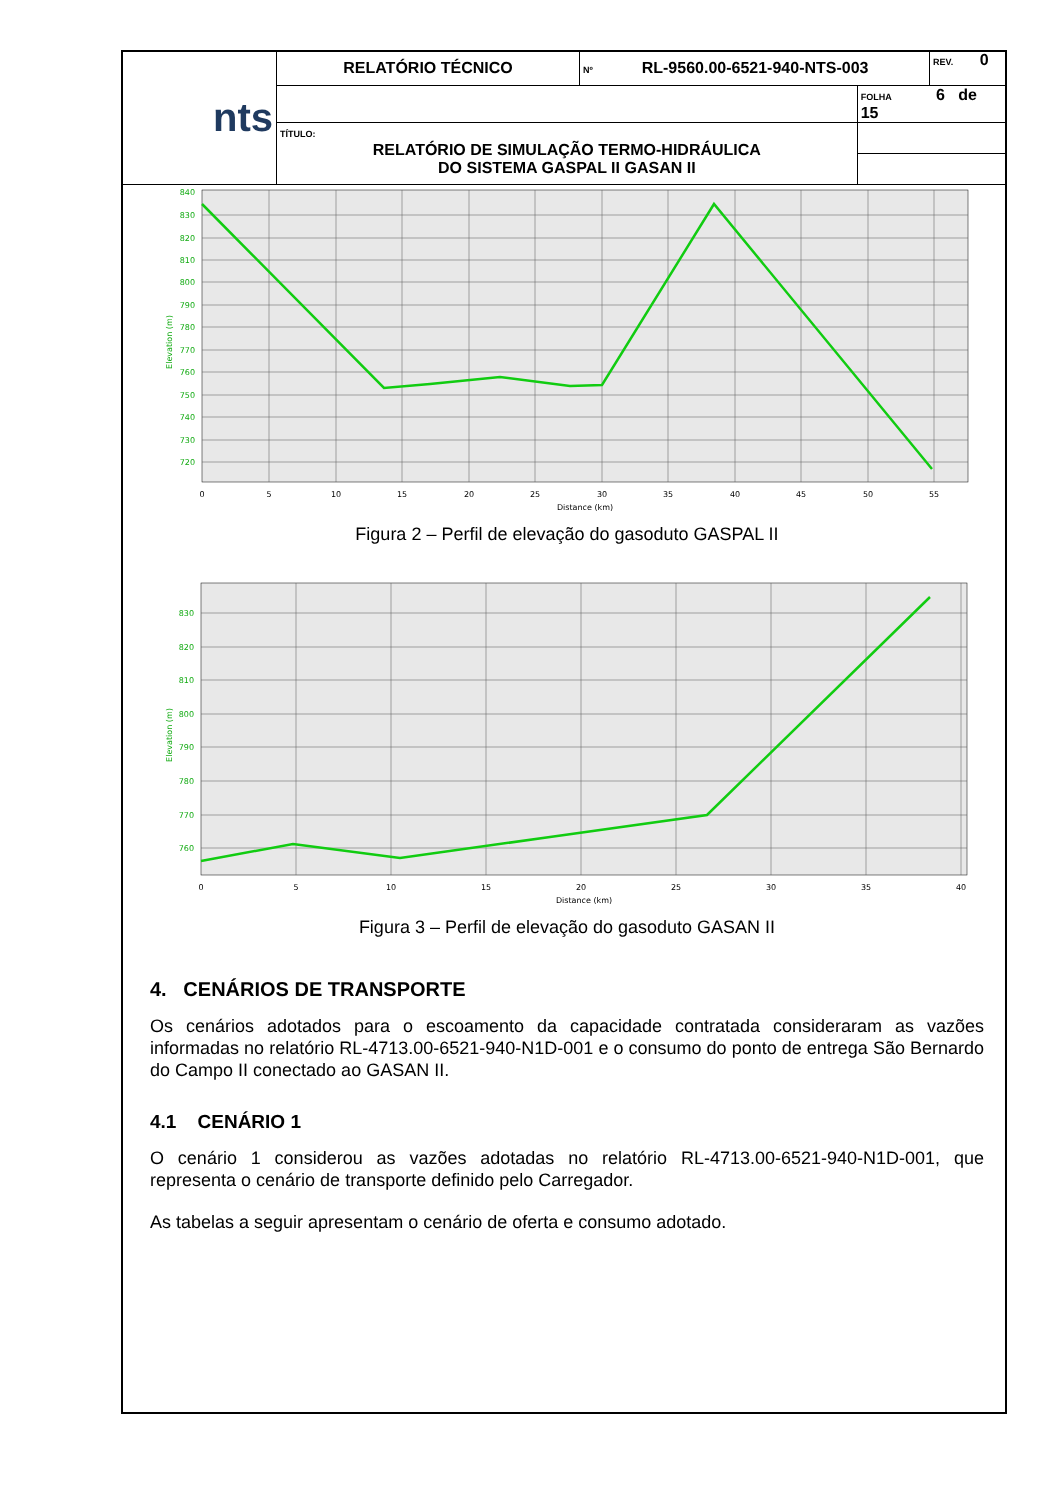| nts | RELATÓRIO TÉCNICO | Nº RL-9560.00-6521-940-NTS-003 | | REV. 0 |
| | | | FOLHA 6 de 15 | |
| | TÍTULO: RELATÓRIO DE SIMULAÇÃO TERMO-HIDRÁULICA DO SISTEMA GASPAL II GASAN II | | | |
840
830
820
810
800
790
780
770
760
750
740
730
720
Elevation (m)
0
5
10
15
20
25
30
35
40
45
50
55
Distance (km)
Figura 2 – Perfil de elevação do gasoduto GASPAL II
830
820
810
800
790
780
770
760
Elevation (m)
0
5
10
15
20
25
30
35
40
Distance (km)
Figura 3 – Perfil de elevação do gasoduto GASAN II
4. CENÁRIOS DE TRANSPORTE
Os cenários adotados para o escoamento da capacidade contratada consideraram as vazões informadas no relatório RL-4713.00-6521-940-N1D-001 e o consumo do ponto de entrega São Bernardo do Campo II conectado ao GASAN II.
4.1 CENÁRIO 1
O cenário 1 considerou as vazões adotadas no relatório RL-4713.00-6521-940-N1D-001, que representa o cenário de transporte definido pelo Carregador.
As tabelas a seguir apresentam o cenário de oferta e consumo adotado.